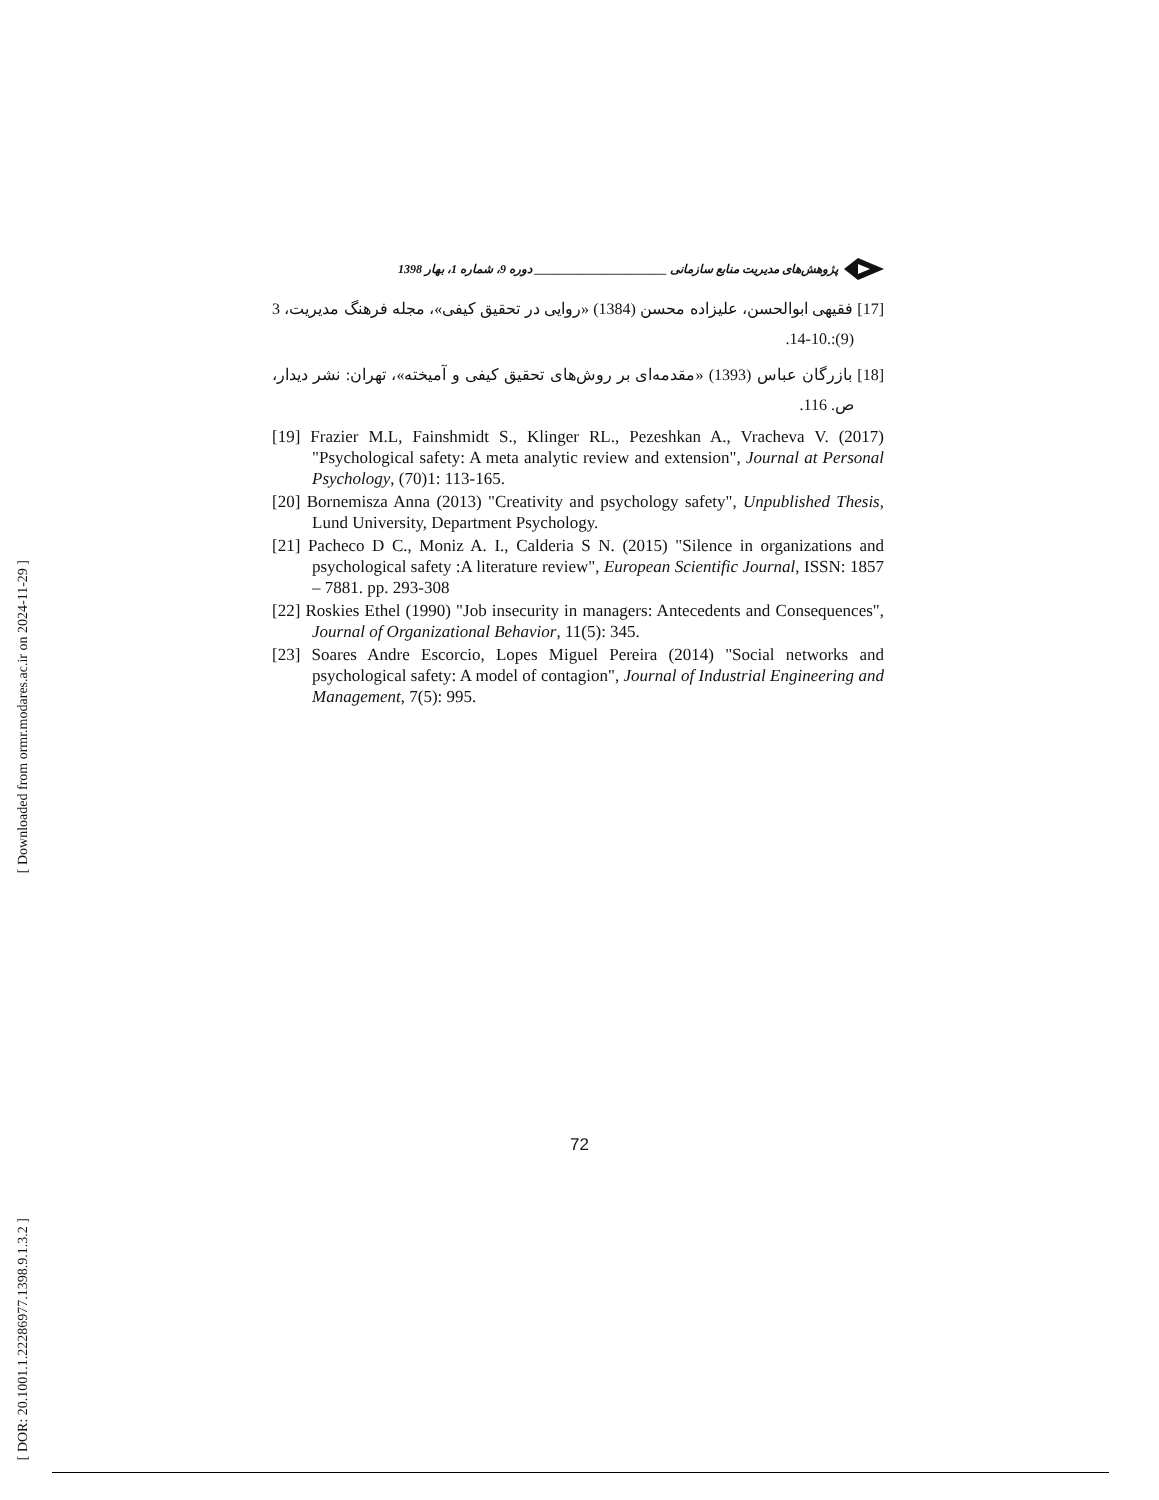[ Downloaded from ormr.modares.ac.ir on 2024-11-29 ]
[ DOR: 20.1001.1.22286977.1398.9.1.3.2 ]
پژوهش‌های مدیریت منابع سازمانی ______________________ دوره 9، شماره 1، بهار 1398
[17] فقیهی ابوالحسن، علیزاده محسن (1384) «روایی در تحقیق کیفی»، مجله فرهنگ مدیریت، 3 (9):.10-14.
[18] بازرگان عباس (1393) «مقدمه‌ای بر روش‌های تحقیق کیفی و آمیخته»، تهران: نشر دیدار، ص. 116.
[19] Frazier M.L, Fainshmidt S., Klinger RL., Pezeshkan A., Vracheva V. (2017) "Psychological safety: A meta analytic review and extension", Journal at Personal Psychology, (70)1: 113-165.
[20] Bornemisza Anna (2013) "Creativity and psychology safety", Unpublished Thesis, Lund University, Department Psychology.
[21] Pacheco D C., Moniz A. I., Calderia S N. (2015) "Silence in organizations and psychological safety :A literature review", European Scientific Journal, ISSN: 1857 – 7881. pp. 293-308
[22] Roskies Ethel (1990) "Job insecurity in managers: Antecedents and Consequences", Journal of Organizational Behavior, 11(5): 345.
[23] Soares Andre Escorcio, Lopes Miguel Pereira (2014) "Social networks and psychological safety: A model of contagion", Journal of Industrial Engineering and Management, 7(5): 995.
72